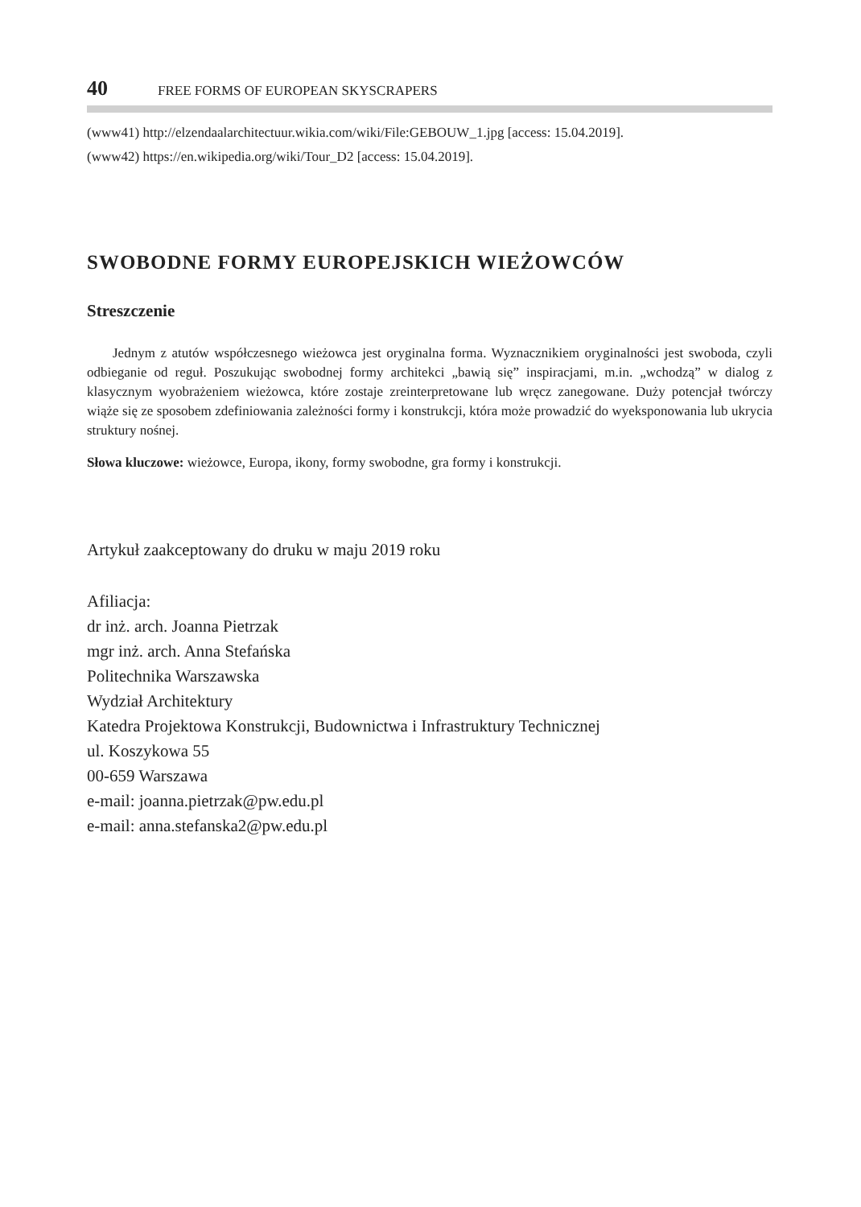40 FREE FORMS OF EUROPEAN SKYSCRAPERS
(www41) http://elzendaalarchitectuur.wikia.com/wiki/File:GEBOUW_1.jpg [access: 15.04.2019].
(www42) https://en.wikipedia.org/wiki/Tour_D2 [access: 15.04.2019].
SWOBODNE FORMY EUROPEJSKICH WIEŻOWCÓW
Streszczenie
Jednym z atutów współczesnego wieżowca jest oryginalna forma. Wyznacznikiem oryginalności jest swoboda, czyli odbieganie od reguł. Poszukując swobodnej formy architekci „bawią się” inspiracjami, m.in. „wchodzą” w dialog z klasycznym wyobrażeniem wieżowca, które zostaje zreinterpretowane lub wręcz zanegowane. Duży potencjał twórczy wiąże się ze sposobem zdefiniowania zależności formy i konstrukcji, która może prowadzić do wyeksponowania lub ukrycia struktury nośnej.
Słowa kluczowe: wieżowce, Europa, ikony, formy swobodne, gra formy i konstrukcji.
Artykuł zaakceptowany do druku w maju 2019 roku
Afiliacja:
dr inż. arch. Joanna Pietrzak
mgr inż. arch. Anna Stefańska
Politechnika Warszawska
Wydział Architektury
Katedra Projektowa Konstrukcji, Budownictwa i Infrastruktury Technicznej
ul. Koszykowa 55
00-659 Warszawa
e-mail: joanna.pietrzak@pw.edu.pl
e-mail: anna.stefanska2@pw.edu.pl